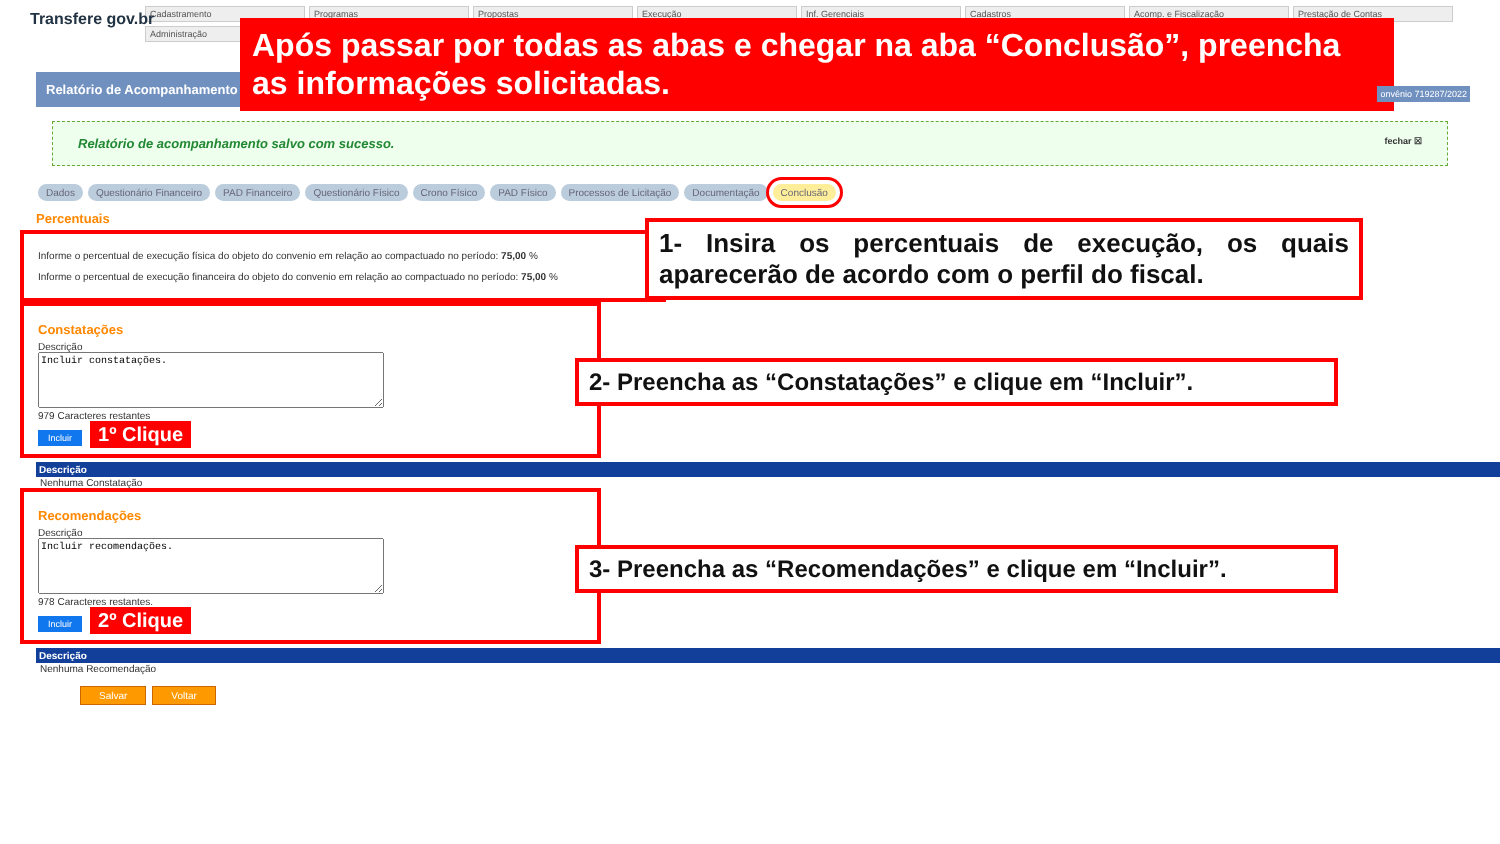Transfere gov.br
Cadastramento Programas Propostas Execução Inf. Gerenciais Cadastros Acomp. e Fiscalização Prestação de Contas
Administração
Após passar por todas as abas e chegar na aba “Conclusão”, preencha as informações solicitadas.
Relatório de Acompanhamento
onvênio 719287/2022
Relatório de acompanhamento salvo com sucesso. fechar ☒
Dados Questionário Financeiro PAD Financeiro Questionário Físico Crono Físico PAD Físico Processos de Licitação Documentação Conclusão
Percentuais
Informe o percentual de execução física do objeto do convenio em relação ao compactuado no período: 75,00 %
Informe o percentual de execução financeira do objeto do convenio em relação ao compactuado no período: 75,00 %
1- Insira os percentuais de execução, os quais aparecerão de acordo com o perfil do fiscal.
Constatações
Descrição
Incluir constatações.
979 Caracteres restantes
Incluir 1º Clique
2- Preencha as “Constatações” e clique em “Incluir”.
Descrição
Nenhuma Constatação
Recomendações
Descrição
Incluir recomendações.
978 Caracteres restantes.
Incluir 2º Clique
3- Preencha as “Recomendações” e clique em “Incluir”.
Descrição
Nenhuma Recomendação
Salvar Voltar